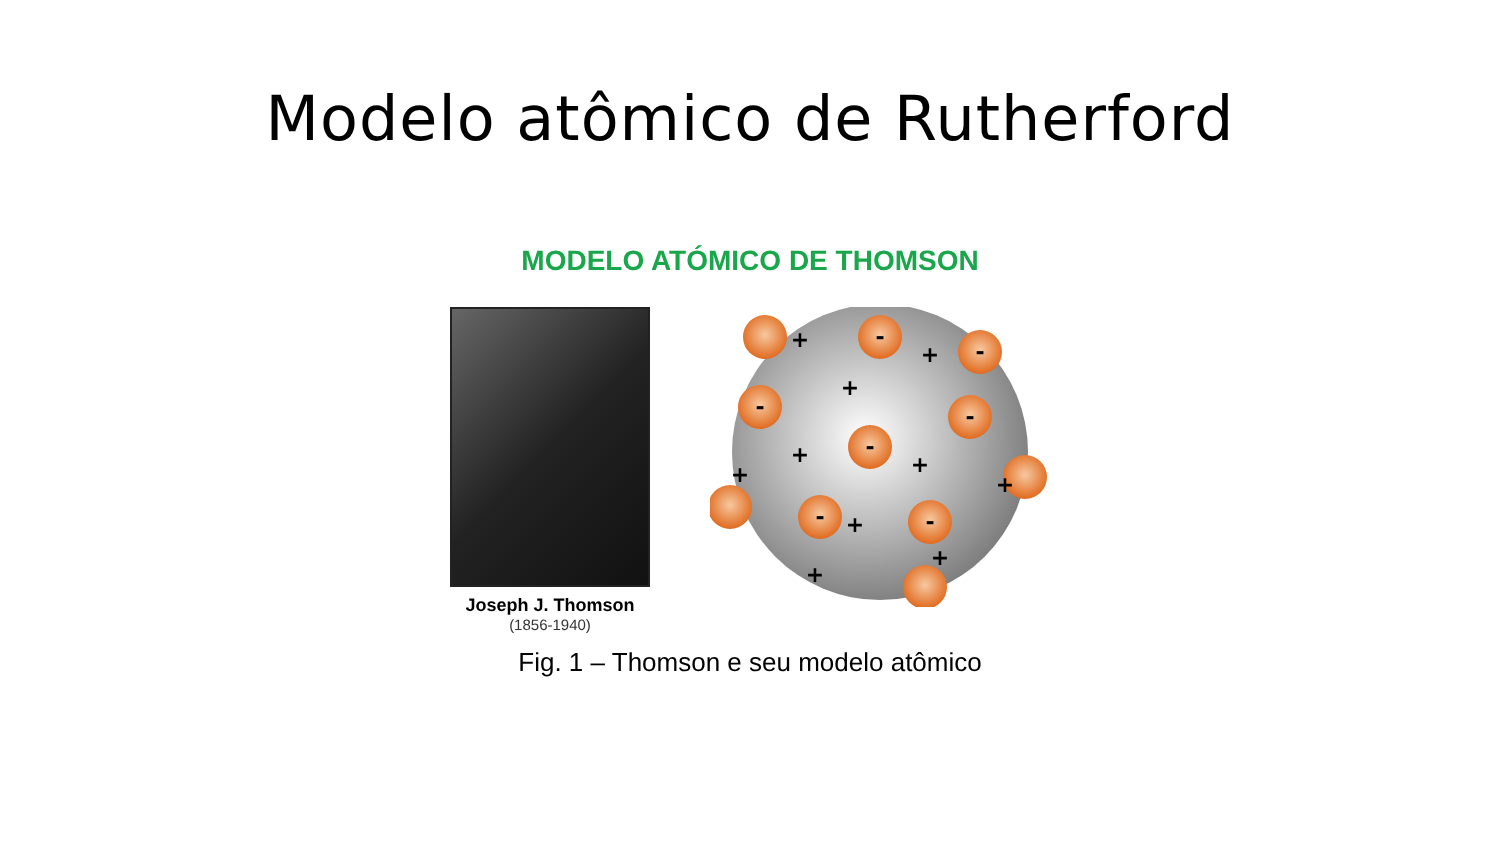Modelo atômico de Rutherford
MODELO ATÓMICO DE THOMSON
Joseph J. Thomson
(1856-1940)
+
+
+
+
+
+
+
+
+
+
-
-
-
-
-
-
-
Fig. 1 – Thomson e seu modelo atômico